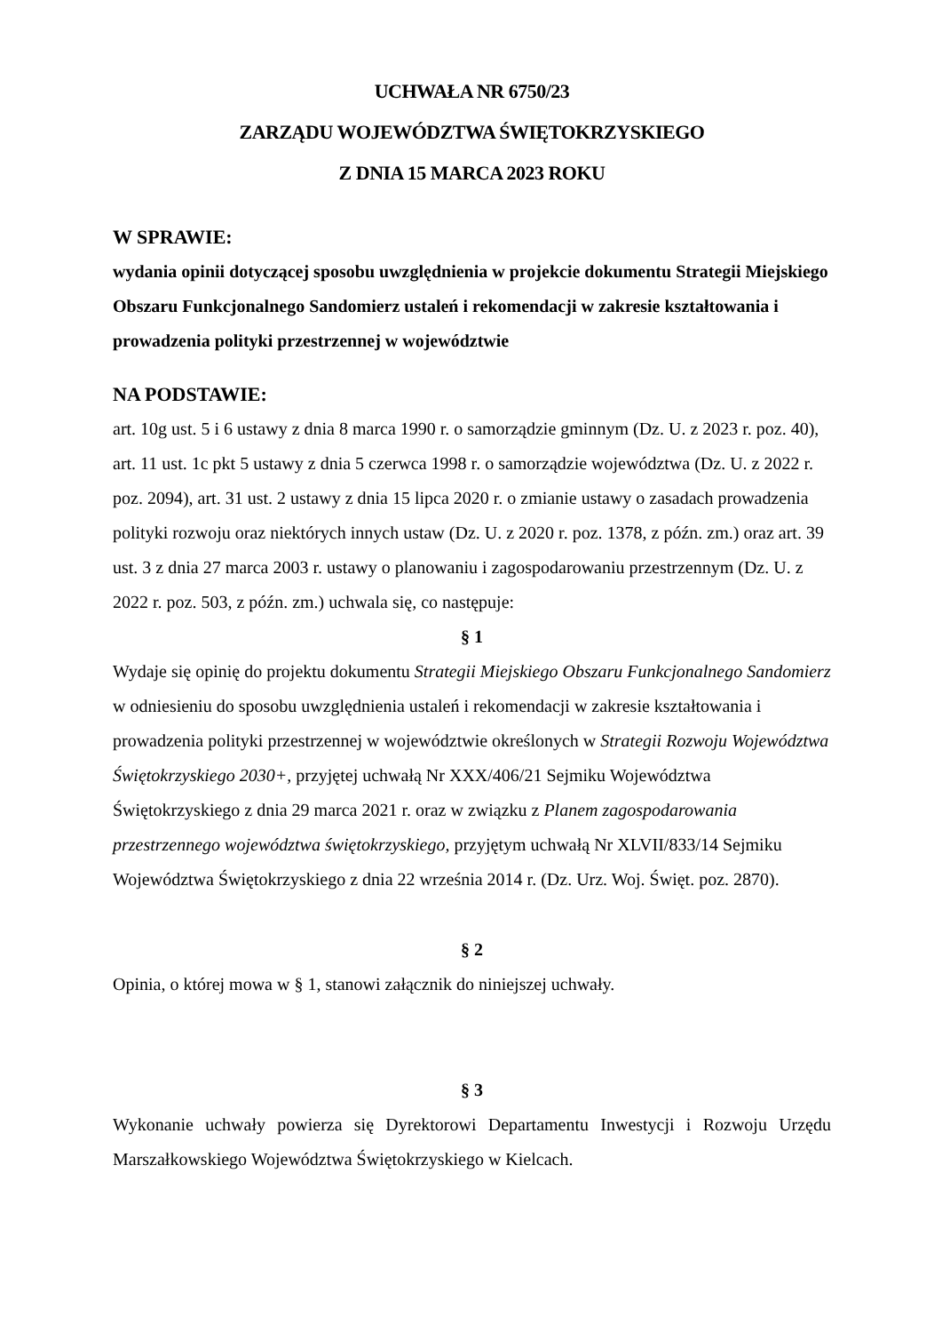UCHWAŁA NR 6750/23
ZARZĄDU WOJEWÓDZTWA ŚWIĘTOKRZYSKIEGO
Z DNIA 15 MARCA 2023 ROKU
W SPRAWIE:
wydania opinii dotyczącej sposobu uwzględnienia w projekcie dokumentu Strategii Miejskiego Obszaru Funkcjonalnego Sandomierz ustaleń i rekomendacji w zakresie kształtowania i prowadzenia polityki przestrzennej w województwie
NA PODSTAWIE:
art. 10g ust. 5 i 6 ustawy z dnia 8 marca 1990 r. o samorządzie gminnym (Dz. U. z 2023 r. poz. 40), art. 11 ust. 1c pkt 5 ustawy z dnia 5 czerwca 1998 r. o samorządzie województwa (Dz. U. z 2022 r. poz. 2094), art. 31 ust. 2 ustawy z dnia 15 lipca 2020 r. o zmianie ustawy o zasadach prowadzenia polityki rozwoju oraz niektórych innych ustaw (Dz. U. z 2020 r. poz. 1378, z późn. zm.) oraz art. 39 ust. 3 z dnia 27 marca 2003 r. ustawy o planowaniu i zagospodarowaniu przestrzennym (Dz. U. z 2022 r. poz. 503, z późn. zm.) uchwala się, co następuje:
§ 1
Wydaje się opinię do projektu dokumentu Strategii Miejskiego Obszaru Funkcjonalnego Sandomierz w odniesieniu do sposobu uwzględnienia ustaleń i rekomendacji w zakresie kształtowania i prowadzenia polityki przestrzennej w województwie określonych w Strategii Rozwoju Województwa Świętokrzyskiego 2030+, przyjętej uchwałą Nr XXX/406/21 Sejmiku Województwa Świętokrzyskiego z dnia 29 marca 2021 r. oraz w związku z Planem zagospodarowania przestrzennego województwa świętokrzyskiego, przyjętym uchwałą Nr XLVII/833/14 Sejmiku Województwa Świętokrzyskiego z dnia 22 września 2014 r. (Dz. Urz. Woj. Święt. poz. 2870).
§ 2
Opinia, o której mowa w § 1, stanowi załącznik do niniejszej uchwały.
§ 3
Wykonanie uchwały powierza się Dyrektorowi Departamentu Inwestycji i Rozwoju Urzędu Marszałkowskiego Województwa Świętokrzyskiego w Kielcach.